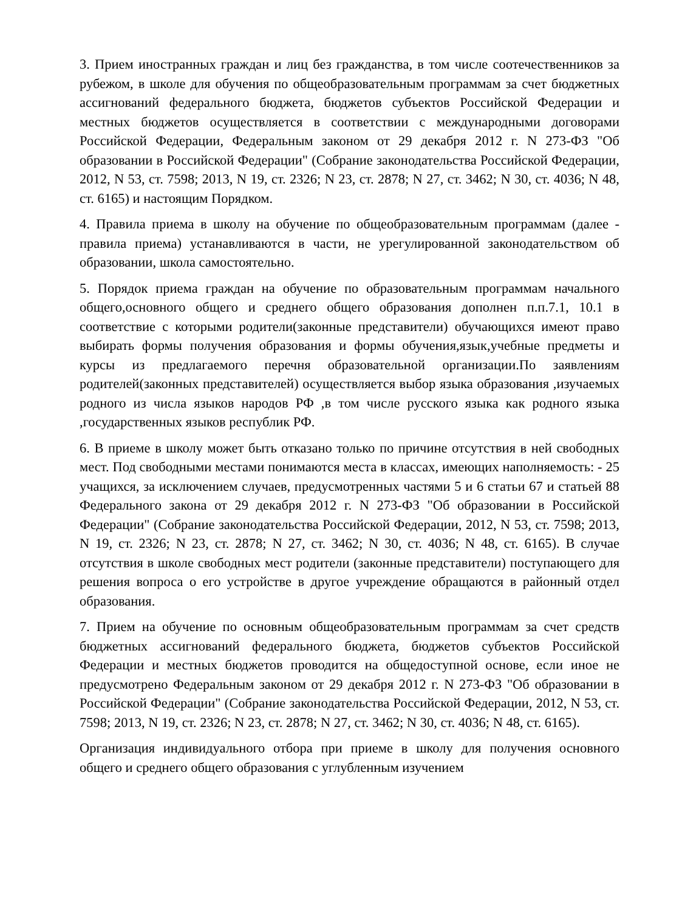3. Прием иностранных граждан и лиц без гражданства, в том числе соотечественников за рубежом, в школе для обучения по общеобразовательным программам за счет бюджетных ассигнований федерального бюджета, бюджетов субъектов Российской Федерации и местных бюджетов осуществляется в соответствии с международными договорами Российской Федерации, Федеральным законом от 29 декабря 2012 г. N 273-ФЗ "Об образовании в Российской Федерации" (Собрание законодательства Российской Федерации, 2012, N 53, ст. 7598; 2013, N 19, ст. 2326; N 23, ст. 2878; N 27, ст. 3462; N 30, ст. 4036; N 48, ст. 6165) и настоящим Порядком.
4. Правила приема в школу на обучение по общеобразовательным программам (далее - правила приема) устанавливаются в части, не урегулированной законодательством об образовании, школа самостоятельно.
5. Порядок приема граждан на обучение по образовательным программам начального общего,основного общего и среднего общего образования дополнен п.п.7.1, 10.1 в соответствие с которыми родители(законные представители) обучающихся имеют право выбирать формы получения образования и формы обучения,язык,учебные предметы и курсы из предлагаемого перечня образовательной организации.По заявлениям родителей(законных представителей) осуществляется выбор языка образования ,изучаемых родного из числа языков народов РФ ,в том числе русского языка как родного языка ,государственных языков республик РФ.
6. В приеме в школу может быть отказано только по причине отсутствия в ней свободных мест. Под свободными местами понимаются места в классах, имеющих наполняемость: - 25 учащихся, за исключением случаев, предусмотренных частями 5 и 6 статьи 67 и статьей 88 Федерального закона от 29 декабря 2012 г. N 273-ФЗ "Об образовании в Российской Федерации" (Собрание законодательства Российской Федерации, 2012, N 53, ст. 7598; 2013, N 19, ст. 2326; N 23, ст. 2878; N 27, ст. 3462; N 30, ст. 4036; N 48, ст. 6165). В случае отсутствия в школе свободных мест родители (законные представители) поступающего для решения вопроса о его устройстве в другое учреждение обращаются в районный отдел образования.
7. Прием на обучение по основным общеобразовательным программам за счет средств бюджетных ассигнований федерального бюджета, бюджетов субъектов Российской Федерации и местных бюджетов проводится на общедоступной основе, если иное не предусмотрено Федеральным законом от 29 декабря 2012 г. N 273-ФЗ "Об образовании в Российской Федерации" (Собрание законодательства Российской Федерации, 2012, N 53, ст. 7598; 2013, N 19, ст. 2326; N 23, ст. 2878; N 27, ст. 3462; N 30, ст. 4036; N 48, ст. 6165).
Организация индивидуального отбора при приеме в школу для получения основного общего и среднего общего образования с углубленным изучением